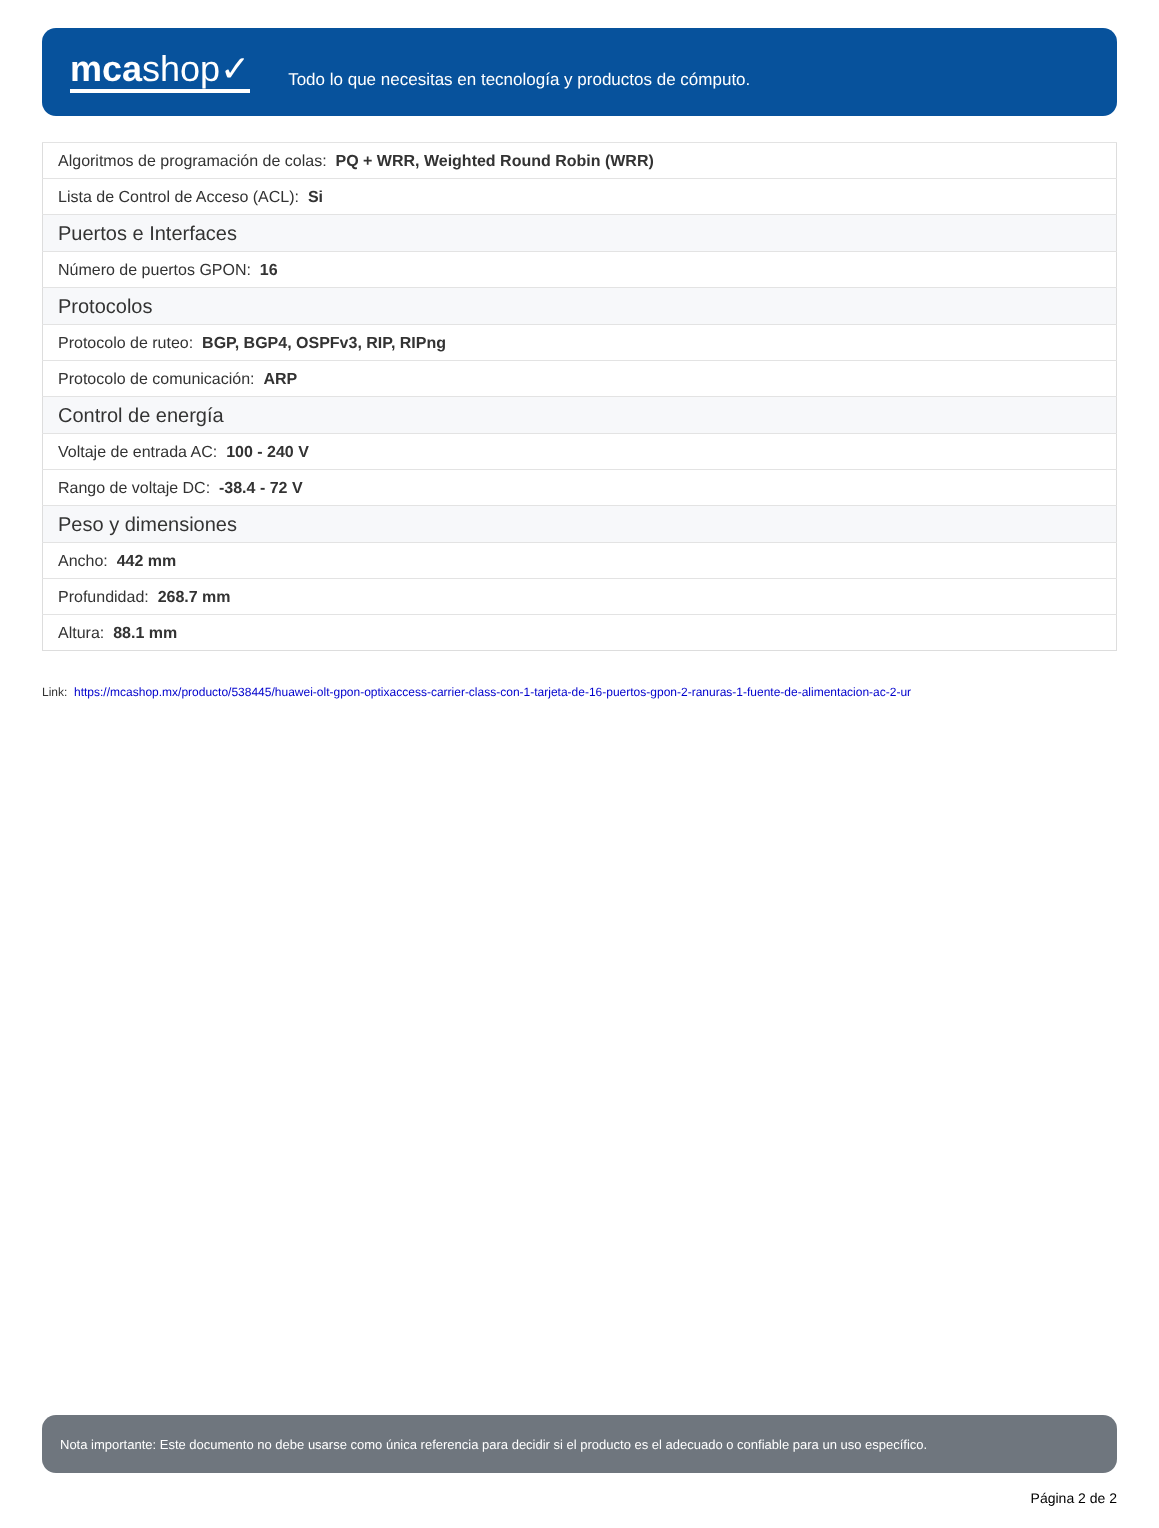mcashop✓
Todo lo que necesitas en tecnología y productos de cómputo.
| Algoritmos de programación de colas: PQ + WRR, Weighted Round Robin (WRR) |
| Lista de Control de Acceso (ACL): Si |
| Puertos e Interfaces |
| Número de puertos GPON: 16 |
| Protocolos |
| Protocolo de ruteo: BGP, BGP4, OSPFv3, RIP, RIPng |
| Protocolo de comunicación: ARP |
| Control de energía |
| Voltaje de entrada AC: 100 - 240 V |
| Rango de voltaje DC: -38.4 - 72 V |
| Peso y dimensiones |
| Ancho: 442 mm |
| Profundidad: 268.7 mm |
| Altura: 88.1 mm |
Link: https://mcashop.mx/producto/538445/huawei-olt-gpon-optixaccess-carrier-class-con-1-tarjeta-de-16-puertos-gpon-2-ranuras-1-fuente-de-alimentacion-ac-2-ur
Nota importante: Este documento no debe usarse como única referencia para decidir si el producto es el adecuado o confiable para un uso específico.
Página 2 de 2